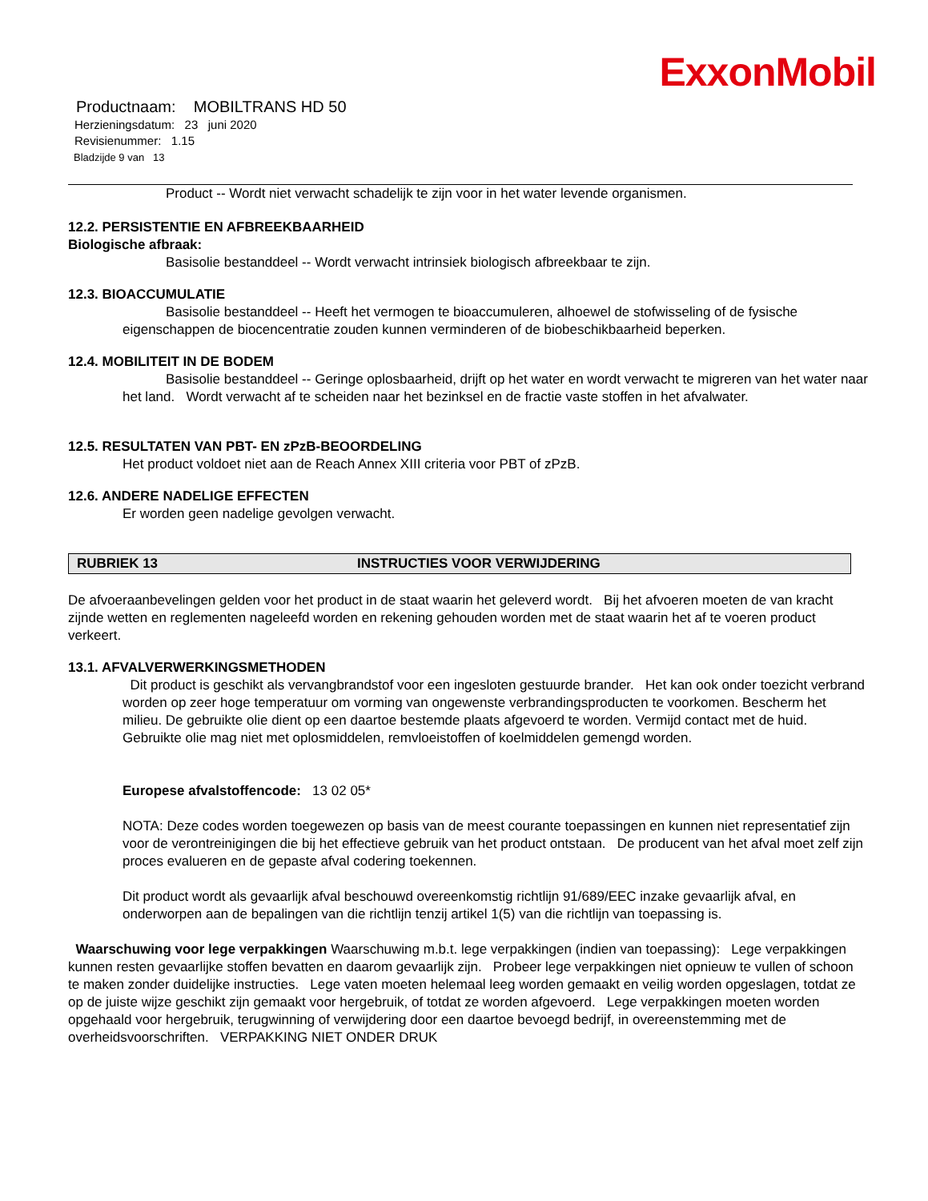ExxonMobil
Productnaam: MOBILTRANS HD 50
Herzieningsdatum: 23 juni 2020
Revisienummer: 1.15
Bladzijde 9 van 13
Product -- Wordt niet verwacht schadelijk te zijn voor in het water levende organismen.
12.2. PERSISTENTIE EN AFBREEKBAARHEID
Biologische afbraak:
Basisolie bestanddeel -- Wordt verwacht intrinsiek biologisch afbreekbaar te zijn.
12.3. BIOACCUMULATIE
Basisolie bestanddeel -- Heeft het vermogen te bioaccumuleren, alhoewel de stofwisseling of de fysische eigenschappen de biocencentratie zouden kunnen verminderen of de biobeschikbaarheid beperken.
12.4. MOBILITEIT IN DE BODEM
Basisolie bestanddeel -- Geringe oplosbaarheid, drijft op het water en wordt verwacht te migreren van het water naar het land. Wordt verwacht af te scheiden naar het bezinksel en de fractie vaste stoffen in het afvalwater.
12.5. RESULTATEN VAN PBT- EN zPzB-BEOORDELING
Het product voldoet niet aan de Reach Annex XIII criteria voor PBT of zPzB.
12.6. ANDERE NADELIGE EFFECTEN
Er worden geen nadelige gevolgen verwacht.
RUBRIEK 13 INSTRUCTIES VOOR VERWIJDERING
De afvoeraanbevelingen gelden voor het product in de staat waarin het geleverd wordt. Bij het afvoeren moeten de van kracht zijnde wetten en reglementen nageleefd worden en rekening gehouden worden met de staat waarin het af te voeren product verkeert.
13.1. AFVALVERWERKINGSMETHODEN
Dit product is geschikt als vervangbrandstof voor een ingesloten gestuurde brander. Het kan ook onder toezicht verbrand worden op zeer hoge temperatuur om vorming van ongewenste verbrandingsproducten te voorkomen. Bescherm het milieu. De gebruikte olie dient op een daartoe bestemde plaats afgevoerd te worden. Vermijd contact met de huid. Gebruikte olie mag niet met oplosmiddelen, remvloeistoffen of koelmiddelen gemengd worden.
Europese afvalstoffencode: 13 02 05*
NOTA: Deze codes worden toegewezen op basis van de meest courante toepassingen en kunnen niet representatief zijn voor de verontreinigingen die bij het effectieve gebruik van het product ontstaan. De producent van het afval moet zelf zijn proces evalueren en de gepaste afval codering toekennen.
Dit product wordt als gevaarlijk afval beschouwd overeenkomstig richtlijn 91/689/EEC inzake gevaarlijk afval, en onderworpen aan de bepalingen van die richtlijn tenzij artikel 1(5) van die richtlijn van toepassing is.
Waarschuwing voor lege verpakkingen Waarschuwing m.b.t. lege verpakkingen (indien van toepassing): Lege verpakkingen kunnen resten gevaarlijke stoffen bevatten en daarom gevaarlijk zijn. Probeer lege verpakkingen niet opnieuw te vullen of schoon te maken zonder duidelijke instructies. Lege vaten moeten helemaal leeg worden gemaakt en veilig worden opgeslagen, totdat ze op de juiste wijze geschikt zijn gemaakt voor hergebruik, of totdat ze worden afgevoerd. Lege verpakkingen moeten worden opgehaald voor hergebruik, terugwinning of verwijdering door een daartoe bevoegd bedrijf, in overeenstemming met de overheidsvoorschriften. VERPAKKING NIET ONDER DRUK